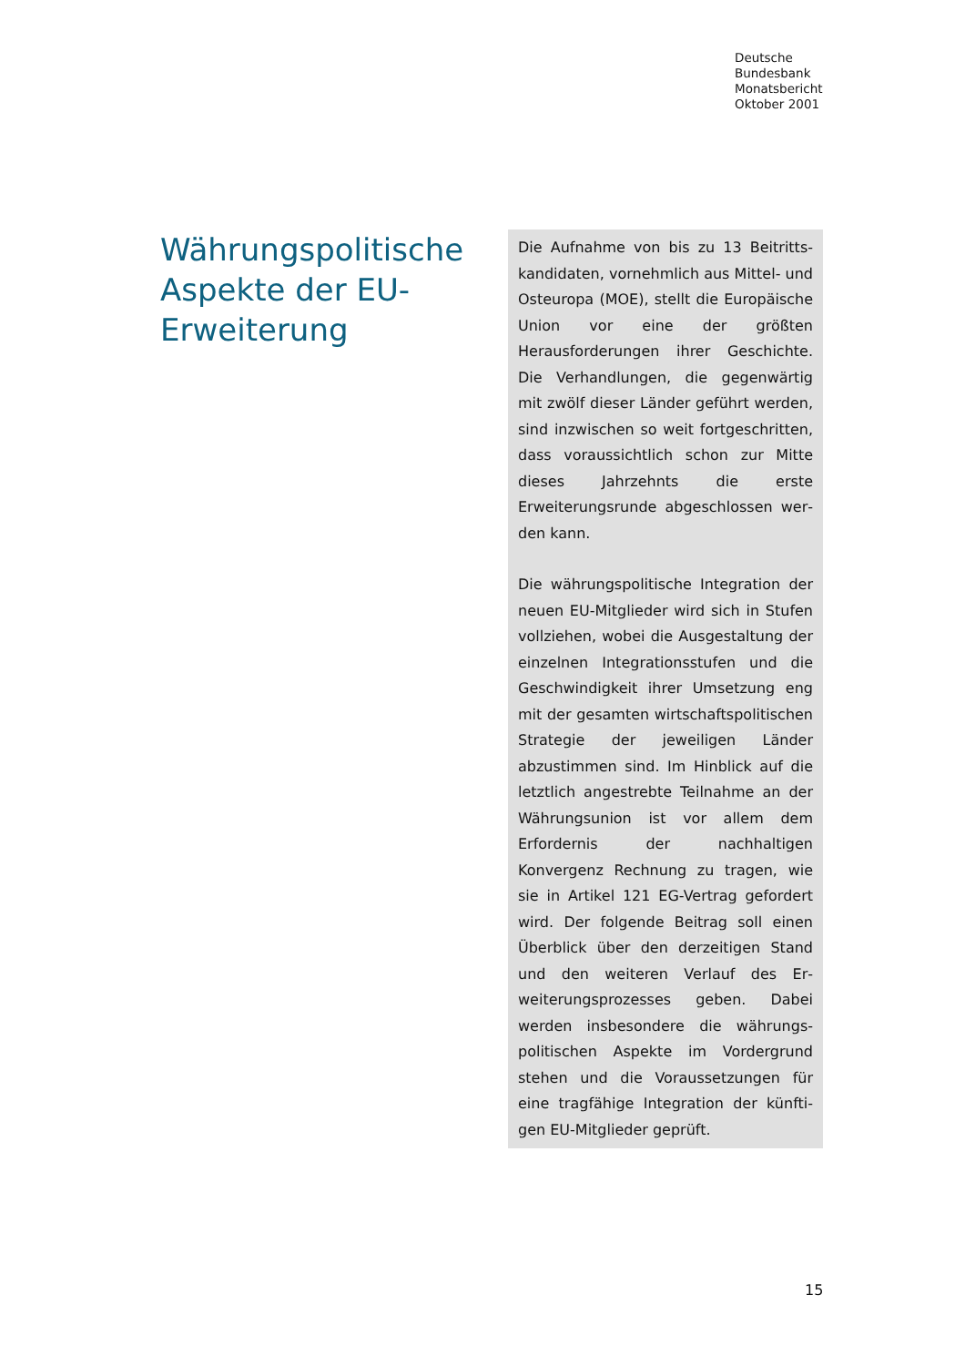Deutsche
Bundesbank
Monatsbericht
Oktober 2001
Währungspolitische Aspekte der EU-Erweiterung
Die Aufnahme von bis zu 13 Beitritts­kandidaten, vornehmlich aus Mittel- und Osteuropa (MOE), stellt die Euro­päische Union vor eine der größten Herausforderungen ihrer Geschichte. Die Verhandlungen, die gegenwärtig mit zwölf dieser Länder geführt wer­den, sind inzwischen so weit fortge­schritten, dass voraussichtlich schon zur Mitte dieses Jahrzehnts die erste Erweiterungsrunde abgeschlossen wer­den kann.
Die währungspolitische Integration der neuen EU-Mitglieder wird sich in Stufen vollziehen, wobei die Ausge­staltung der einzelnen Integrationsstu­fen und die Geschwindigkeit ihrer Um­setzung eng mit der gesamten wirt­schaftspolitischen Strategie der jeweili­gen Länder abzustimmen sind. Im Hin­blick auf die letztlich angestrebte Teil­nahme an der Währungsunion ist vor allem dem Erfordernis der nachhalti­gen Konvergenz Rechnung zu tragen, wie sie in Artikel 121 EG-Vertrag gefor­dert wird. Der folgende Beitrag soll einen Überblick über den derzeitigen Stand und den weiteren Verlauf des Er­weiterungsprozesses geben. Dabei werden insbesondere die währungs­politischen Aspekte im Vordergrund stehen und die Voraussetzungen für eine tragfähige Integration der künfti­gen EU-Mitglieder geprüft.
15